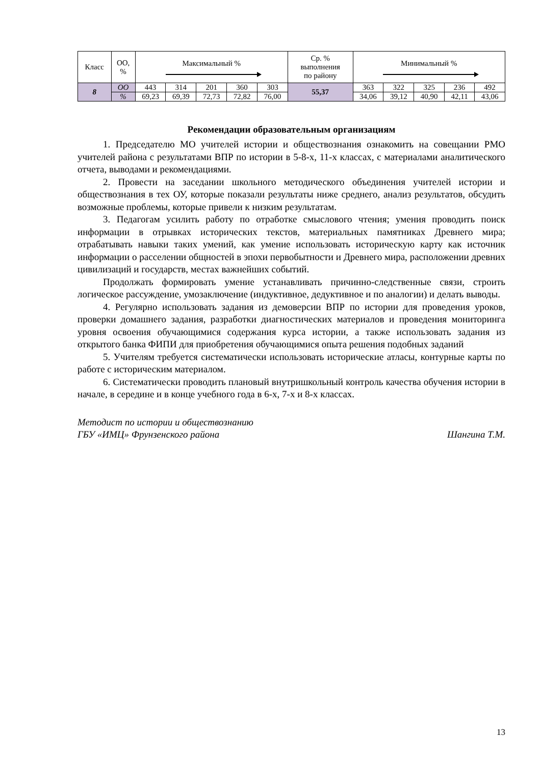| Класс | ОО, % | Максимальный % | | | | | Ср. % выполнения по району | Минимальный % | | | | |
| --- | --- | --- | --- | --- | --- | --- | --- | --- | --- | --- | --- | --- |
| 8 | ОО | 443 | 314 | 201 | 360 | 303 | 55,37 | 363 | 322 | 325 | 236 | 492 |
| | % | 69,23 | 69,39 | 72,73 | 72,82 | 76,00 | | 34,06 | 39,12 | 40,90 | 42,11 | 43,06 |
Рекомендации образовательным организациям
1. Председателю МО учителей истории и обществознания ознакомить на совещании РМО учителей района с результатами ВПР по истории в 5-8-х, 11-х классах, с материалами аналитического отчета, выводами и рекомендациями.
2. Провести на заседании школьного методического объединения учителей истории и обществознания в тех ОУ, которые показали результаты ниже среднего, анализ результатов, обсудить возможные проблемы, которые привели к низким результатам.
3. Педагогам усилить работу по отработке смыслового чтения; умения проводить поиск информации в отрывках исторических текстов, материальных памятниках Древнего мира; отрабатывать навыки таких умений, как умение использовать историческую карту как источник информации о расселении общностей в эпохи первобытности и Древнего мира, расположении древних цивилизаций и государств, местах важнейших событий.
Продолжать формировать умение устанавливать причинно-следственные связи, строить логическое рассуждение, умозаключение (индуктивное, дедуктивное и по аналогии) и делать выводы.
4. Регулярно использовать задания из демоверсии ВПР по истории для проведения уроков, проверки домашнего задания, разработки диагностических материалов и проведения мониторинга уровня освоения обучающимися содержания курса истории, а также использовать задания из открытого банка ФИПИ для приобретения обучающимися опыта решения подобных заданий
5. Учителям требуется систематически использовать исторические атласы, контурные карты по работе с историческим материалом.
6. Систематически проводить плановый внутришкольный контроль качества обучения истории в начале, в середине и в конце учебного года в 6-х, 7-х и 8-х классах.
Методист по истории и обществознанию
ГБУ «ИМЦ» Фрунзенского района Шангина Т.М.
13